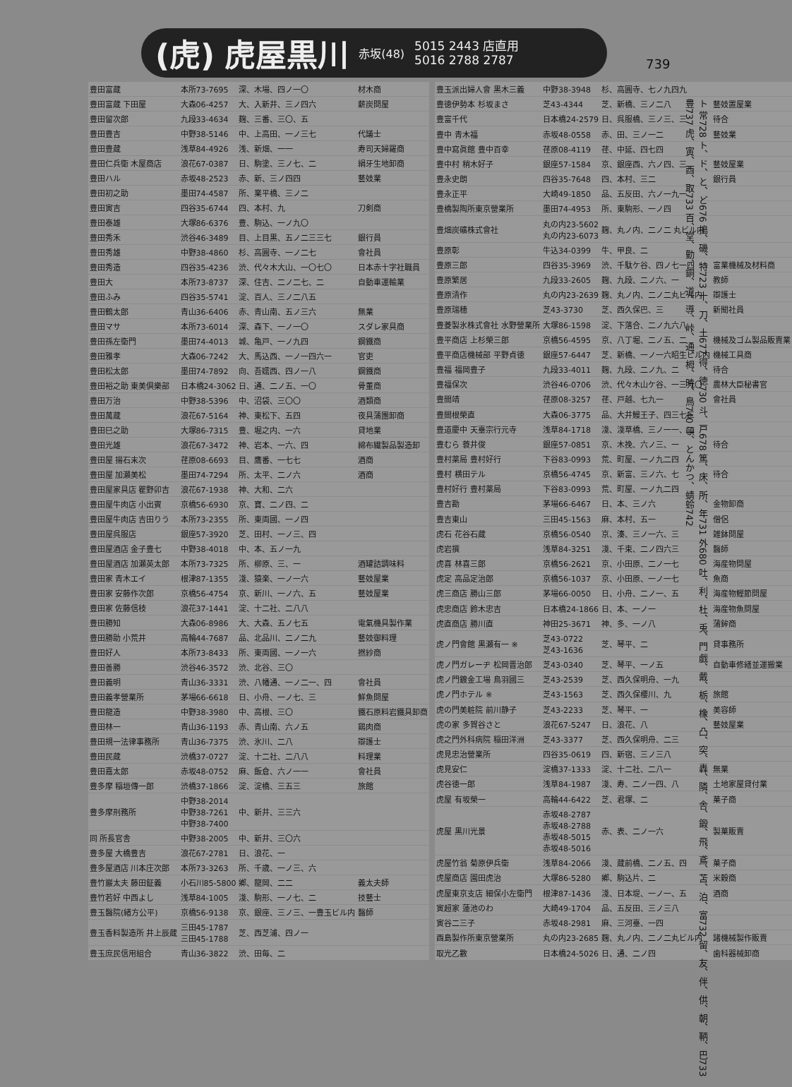(虎) 虎屋黒川 赤坂(48) 5015 2443 店直用
5016 2788 2787
739
ト 常728 ト、ド、と、ど676 搗、磯、特723 十、刀、土677 得、徳730 斗、戸678 篤、床、所、年731 外680 吐、利、杜、兎、門 戯、戴、栃、橡、凸、突、轟、隣、舎、鍛、飛、鳶、苫、泊、富732 留、友、伴、供、朝、鞆、巴733 豊737 虎、寅、酉、取733 百、堂、勤、銅、道、導、峠、通、栂、時、鳥740 頓、とんかつ、蜻蛉742
| 豊田富蔵 | 本所73-7695 | 深、木場、四ノ一〇 | 材木商 |
| 豊田富蔵 下田屋 | 大森06-4257 | 大、入新井、三ノ四六 | 薪炭問屋 |
| 豊田留次郎 | 九段33-4634 | 麹、三番、三〇、五 | |
| 豊田豊吉 | 中野38-5146 | 中、上高田、一ノ三七 | 代議士 |
| 豊田豊蔵 | 浅草84-4926 | 浅、新畑、一一 | 寿司天婦羅商 |
| 豊田仁兵衛 木屋商店 | 浪花67-0387 | 日、駒塗、三ノ七、二 | 絹牙生地卸商 |
| 豊田ハル | 赤坂48-2523 | 赤、新、三ノ四四 | 藝妓業 |
| 豊田初之助 | 墨田74-4587 | 所、業平橋、三ノ二 | |
| 豊田寅吉 | 四谷35-6744 | 四、本村、九 | 刀剣商 |
| 豊田泰雄 | 大塚86-6376 | 豊、駒込、一ノ九〇 | |
| 豊田秀禾 | 渋谷46-3489 | 目、上目黒、五ノ二三三七 | 銀行員 |
| 豊田秀雄 | 中野38-4860 | 杉、高圓寺、一ノ二七 | 會社員 |
| 豊田秀造 | 四谷35-4236 | 渋、代々木大山、一〇七〇 | 日本赤十字社職員 |
| 豊田大 | 本所73-8737 | 深、住吉、二ノ二七、二 | 自動車運輸業 |
| 豊田ふみ | 四谷35-5741 | 淀、百人、三ノ二八五 | |
| 豊田鶴太郎 | 青山36-6406 | 赤、青山南、五ノ三六 | 無業 |
| 豊田マサ | 本所73-6014 | 深、森下、一ノ一〇 | スダレ家具商 |
| 豊田孫左衛門 | 墨田74-4013 | 城、亀戸、一ノ九四 | 鋼鐵商 |
| 豊田雅孝 | 大森06-7242 | 大、馬込西、一ノ一四六一 | 官吏 |
| 豊田松太郎 | 墨田74-7892 | 向、吾嬬西、四ノ一八 | 鋼鐵商 |
| 豊田裕之助 東美倶樂部 | 日本橋24-3062 | 日、通、二ノ五、一〇 | 骨董商 |
| 豊田万治 | 中野38-5396 | 中、沼袋、三〇〇 | 酒類商 |
| 豊田萬蔵 | 浪花67-5164 | 神、東松下、五四 | 夜具蒲團卸商 |
| 豊田巳之助 | 大塚86-7315 | 豊、堀之内、一六 | 貸地業 |
| 豊田光雄 | 浪花67-3472 | 神、岩本、一六、四 | 綿布繊製品製造卸 |
| 豊田屋 揚石末次 | 荏原08-6693 | 目、鷹番、一七七 | 酒商 |
| 豊田屋 加瀬美松 | 墨田74-7294 | 所、太平、二ノ六 | 酒商 |
| 豊田屋家具店 瞿野卯吉 | 浪花67-1938 | 神、大和、二六 | |
| 豊田屋牛肉店 小出賓 | 京橋56-6930 | 京、寶、二ノ四、二 | |
| 豊田屋牛肉店 吉田りう | 本所73-2355 | 所、東両國、一ノ四 | |
| 豊田屋呉服店 | 銀座57-3920 | 芝、田村、一ノ三、四 | |
| 豊田屋酒店 金子豊七 | 中野38-4018 | 中、本、五ノ一九 | |
| 豊田屋酒店 加瀬英太郎 | 本所73-7325 | 所、柳原、三、一 | 酒罐詰調味料 |
| 豊田家 青木エイ | 根津87-1355 | 淺、猿楽、一ノ一六 | 藝妓屋業 |
| 豊田家 安藤作次郎 | 京橋56-4754 | 京、新川、一ノ六、五 | 藝妓屋業 |
| 豊田家 佐藤信枝 | 浪花37-1441 | 淀、十二社、二八八 | |
| 豊田勝知 | 大森06-8986 | 大、大森、五ノ七五 | 電氣機具製作業 |
| 豊田勝助 小荒井 | 高輪44-7687 | 品、北品川、二ノ二九 | 藝妓御料理 |
| 豊田好人 | 本所73-8433 | 所、東両國、一ノ一六 | 撚紗商 |
| 豊田善勝 | 渋谷46-3572 | 渋、北谷、三〇 | |
| 豊田義明 | 青山36-3331 | 渋、八幡通、一ノ二一、四 | 會社員 |
| 豊田義孝營業所 | 茅場66-6618 | 日、小舟、一ノ七、三 | 鮮魚問屋 |
| 豊田龍造 | 中野38-3980 | 中、高根、三〇 | 鐵石原料岩鐵具卸商 |
| 豊田林一 | 青山36-1193 | 赤、青山南、六ノ五 | 鶏肉商 |
| 豊田規一法律事務所 | 青山36-7375 | 渋、氷川、二八 | 辯護士 |
| 豊田民蔵 | 渋橋37-0727 | 淀、十二社、二八八 | 料理業 |
| 豊田嘉太郎 | 赤坂48-0752 | 麻、飯倉、六ノ一一 | 會社員 |
| 豊多摩 稲垣傳一郎 | 渋橋37-1866 | 淀、淀橋、三五三 | 旅館 |
| 豊多摩刑務所 | 中野38-2014 中野38-7261 中野38-7400 | 中、新井、三三六 | |
| 同 所長官舎 | 中野38-2005 | 中、新井、三〇六 | |
| 豊多屋 大橋豊吉 | 浪花67-2781 | 日、浪花、一 | |
| 豊多屋酒店 川本庄次郎 | 本所73-3263 | 所、千歳、一ノ三、六 | |
| 豊竹巖太夫 藤田鉦義 | 小石川85-5800 | 鄕、龍岡、二二 | 義太夫師 |
| 豊竹若好 中西よし | 浅草84-1005 | 淺、駒形、一ノ七、二 | 技藝士 |
| 豊玉醫院(緒方公平) | 京橋56-9138 | 京、銀座、三ノ三、一豊玉ビル内 | 醫師 |
| 豊玉香料製造所 井上辰蔵 | 三田45-1787 三田45-1788 | 芝、西芝浦、四ノ一 | |
| 豊玉庶民信用組合 | 青山36-3822 | 渋、田毎、二 | |
| 豊玉派出婦人會 黒木三義 | 中野38-3948 | 杉、高圓寺、七ノ九四九 | |
| 豊徳伊勢本 杉坂まさ | 芝43-4344 | 芝、新橋、三ノ二八 | 藝妓置屋業 |
| 豊富千代 | 日本橋24-2579 | 日、呉服橋、三ノ三、三 | 待合 |
| 豊中 青木福 | 赤坂48-0558 | 赤、田、三ノ一二 | 藝妓業 |
| 豊中寫眞館 豊中百幸 | 荏原08-4119 | 荏、中延、四七四 | |
| 豊中村 稍木好子 | 銀座57-1584 | 京、銀座西、六ノ四、三 | 藝妓屋業 |
| 豊永史朗 | 四谷35-7648 | 四、本村、三二 | 銀行員 |
| 豊永正平 | 大崎49-1850 | 品、五反田、六ノ一九一 | |
| 豊橋製陶所東京營業所 | 墨田74-4953 | 所、東駒形、一ノ四 | |
| 豊畑炭礦株式會社 | 丸の内23-5602 丸の内23-6073 | 麹、丸ノ内、二ノ二 丸ビル内 | |
| 豊原彰 | 牛込34-0399 | 牛、甲良、二 | |
| 豊原三郎 | 四谷35-3969 | 渋、千駄ケ谷、四ノ七一四 | 富業機械及材料商 |
| 豊原繁居 | 九段33-2605 | 麹、九段、二ノ六、一 | 教師 |
| 豊原清作 | 丸の内23-2639 | 麹、丸ノ内、二ノ二丸ビル内 | 辯護士 |
| 豊原瑞穂 | 芝43-3730 | 芝、西久保巴、三 | 新聞社員 |
| 豊菱製氷株式會社 水野營業所 | 大塚86-1598 | 淀、下落合、二ノ九六八 | |
| 豊平商店 上杉榮三郎 | 京橋56-4595 | 京、八丁堀、二ノ五、二 | 機械及ゴム製品販賣業 |
| 豊平商店機械部 平野貞徳 | 銀座57-6447 | 芝、新橋、一ノ一六昭生ビル内 | 機械工具商 |
| 豊福 福岡豊子 | 九段33-4011 | 麹、九段、二ノ九、二 | 待合 |
| 豊福保次 | 渋谷46-0706 | 渋、代々木山ケ谷、一三九〇 | 農林大臣秘書官 |
| 豊間靖 | 荏原08-3257 | 荏、戸越、七九一 | 會社員 |
| 豊間根榮直 | 大森06-3775 | 品、大井鰻王子、四三七三 | |
| 豊道慶中 天臺宗行元寺 | 浅草84-1718 | 淺、淺草橋、三ノ一一、二 | |
| 豊むら 蓑井俊 | 銀座57-0851 | 京、木挽、六ノ三、一 | 待合 |
| 豊村薬局 豊村好行 | 下谷83-0993 | 荒、町屋、一ノ九二四 | |
| 豊村 横田テル | 京橋56-4745 | 京、新富、三ノ六、七 | 待合 |
| 豊村好行 豊村薬局 | 下谷83-0993 | 荒、町屋、一ノ九二四 | |
| 豊吉勘 | 茅場66-6467 | 日、本、三ノ六 | 金物卸商 |
| 豊吉東山 | 三田45-1563 | 麻、本村、五一 | 僧侶 |
| 虎石 花谷石蔵 | 京橋56-0540 | 京、湊、三ノ一六、三 | 雑鉢問屋 |
| 虎岩撰 | 浅草84-3251 | 淺、千束、二ノ四六三 | 醫師 |
| 虎喜 林喜三郎 | 京橋56-2621 | 京、小田原、二ノ一七 | 海産物問屋 |
| 虎定 高品定治郎 | 京橋56-1037 | 京、小田原、一ノ一七 | 魚商 |
| 虎三商店 勝山三郎 | 茅場66-0050 | 日、小舟、二ノ一、五 | 海産物鰹節問屋 |
| 虎忠商店 鈴木忠吉 | 日本橋24-1866 | 日、本、一ノ一 | 海産物魚問屋 |
| 虎直商店 勝川直 | 神田25-3671 | 神、多、一ノ八 | 蒲鉾商 |
| 虎ノ門會館 黒瀬有一 ※ | 芝43-0722 芝43-1636 | 芝、琴平、二 | 貸事務所 |
| 虎ノ門ガレーヂ 松岡晋治郎 | 芝43-0340 | 芝、琴平、一ノ五 | 自動車修繕並運搬業 |
| 虎ノ門鍍金工場 鳥羽國三 | 芝43-2539 | 芝、西久保明舟、一九 | |
| 虎ノ門ホテル ※ | 芝43-1563 | 芝、西久保櫻川、九 | 旅館 |
| 虎の門美粧院 前川静子 | 芝43-2233 | 芝、琴平、一 | 美容師 |
| 虎の家 多賀谷さと | 浪花67-5247 | 日、浪花、八 | 藝妓屋業 |
| 虎之門外科病院 稲田洋洲 | 芝43-3377 | 芝、西久保明舟、二三 | |
| 虎見忠治營業所 | 四谷35-0619 | 四、新宿、三ノ三八 | |
| 虎見安仁 | 淀橋37-1333 | 淀、十二社、二八一 | 無業 |
| 虎谷徳一郎 | 浅草84-1987 | 淺、寿、二ノ一四、八 | 土地家屋貸付業 |
| 虎屋 有坂榮一 | 高輪44-6422 | 芝、君塚、二 | 菓子商 |
| 虎屋 黒川光景 | 赤坂48-2787 赤坂48-2788 赤坂48-5015 赤坂48-5016 | 赤、表、二ノ一六 | 製菓販賣 |
| 虎屋竹翁 菊原伊兵衛 | 浅草84-2066 | 淺、蔵前橋、二ノ五、四 | 菓子商 |
| 虎屋商店 園田虎治 | 大塚86-5280 | 鄕、駒込片、二 | 米穀商 |
| 虎屋東京支店 細保小左衛門 | 根津87-1436 | 淺、日本堤、一ノ一、五 | 酒商 |
| 寅超家 蓮池のわ | 大崎49-1704 | 品、五反田、三ノ三八 | |
| 寅谷二三子 | 赤坂48-2981 | 麻、三河臺、一四 | |
| 酉島製作所東京營業所 | 丸の内23-2685 | 麹、丸ノ内、二ノ二丸ビル内 | 諸機械製作販賣 |
| 取光乙數 | 日本橋24-5026 | 日、通、二ノ四 | 歯科器械卸商 |